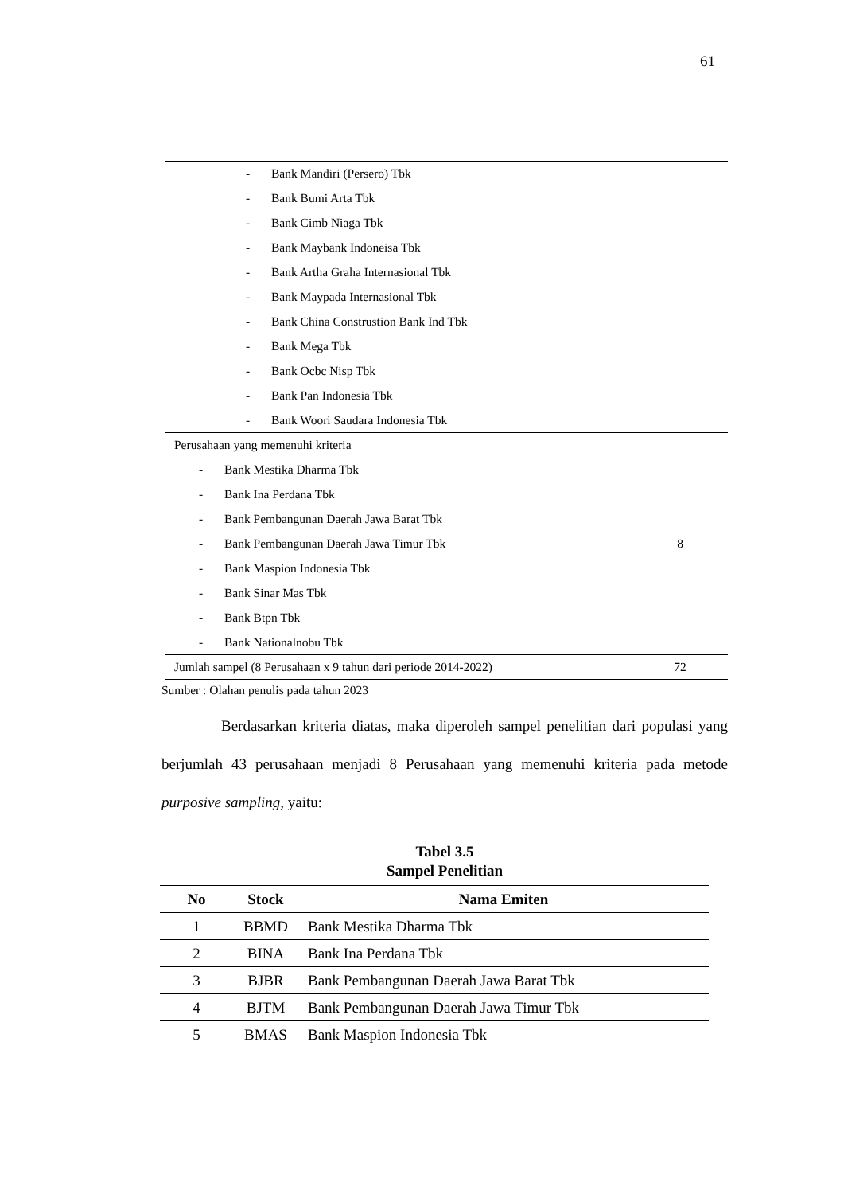61
| - Bank Mandiri (Persero) Tbk | |
| - Bank Bumi Arta Tbk | |
| - Bank Cimb Niaga Tbk | |
| - Bank Maybank Indoneisa Tbk | |
| - Bank Artha Graha Internasional Tbk | |
| - Bank Maypada Internasional Tbk | |
| - Bank China Construstion Bank Ind Tbk | |
| - Bank Mega Tbk | |
| - Bank Ocbc Nisp Tbk | |
| - Bank Pan Indonesia Tbk | |
| - Bank Woori Saudara Indonesia Tbk | |
| Perusahaan yang memenuhi kriteria | |
| - Bank Mestika Dharma Tbk | |
| - Bank Ina Perdana Tbk | |
| - Bank Pembangunan Daerah Jawa Barat Tbk | |
| - Bank Pembangunan Daerah Jawa Timur Tbk | 8 |
| - Bank Maspion Indonesia Tbk | |
| - Bank Sinar Mas Tbk | |
| - Bank Btpn Tbk | |
| - Bank Nationalnobu Tbk | |
| Jumlah sampel (8 Perusahaan x 9 tahun dari periode 2014-2022) | 72 |
Sumber : Olahan penulis pada tahun 2023
Berdasarkan kriteria diatas, maka diperoleh sampel penelitian dari populasi yang berjumlah 43 perusahaan menjadi 8 Perusahaan yang memenuhi kriteria pada metode purposive sampling, yaitu:
Tabel 3.5
Sampel Penelitian
| No | Stock | Nama Emiten |
| --- | --- | --- |
| 1 | BBMD | Bank Mestika Dharma Tbk |
| 2 | BINA | Bank Ina Perdana Tbk |
| 3 | BJBR | Bank Pembangunan Daerah Jawa Barat Tbk |
| 4 | BJTM | Bank Pembangunan Daerah Jawa Timur Tbk |
| 5 | BMAS | Bank Maspion Indonesia Tbk |